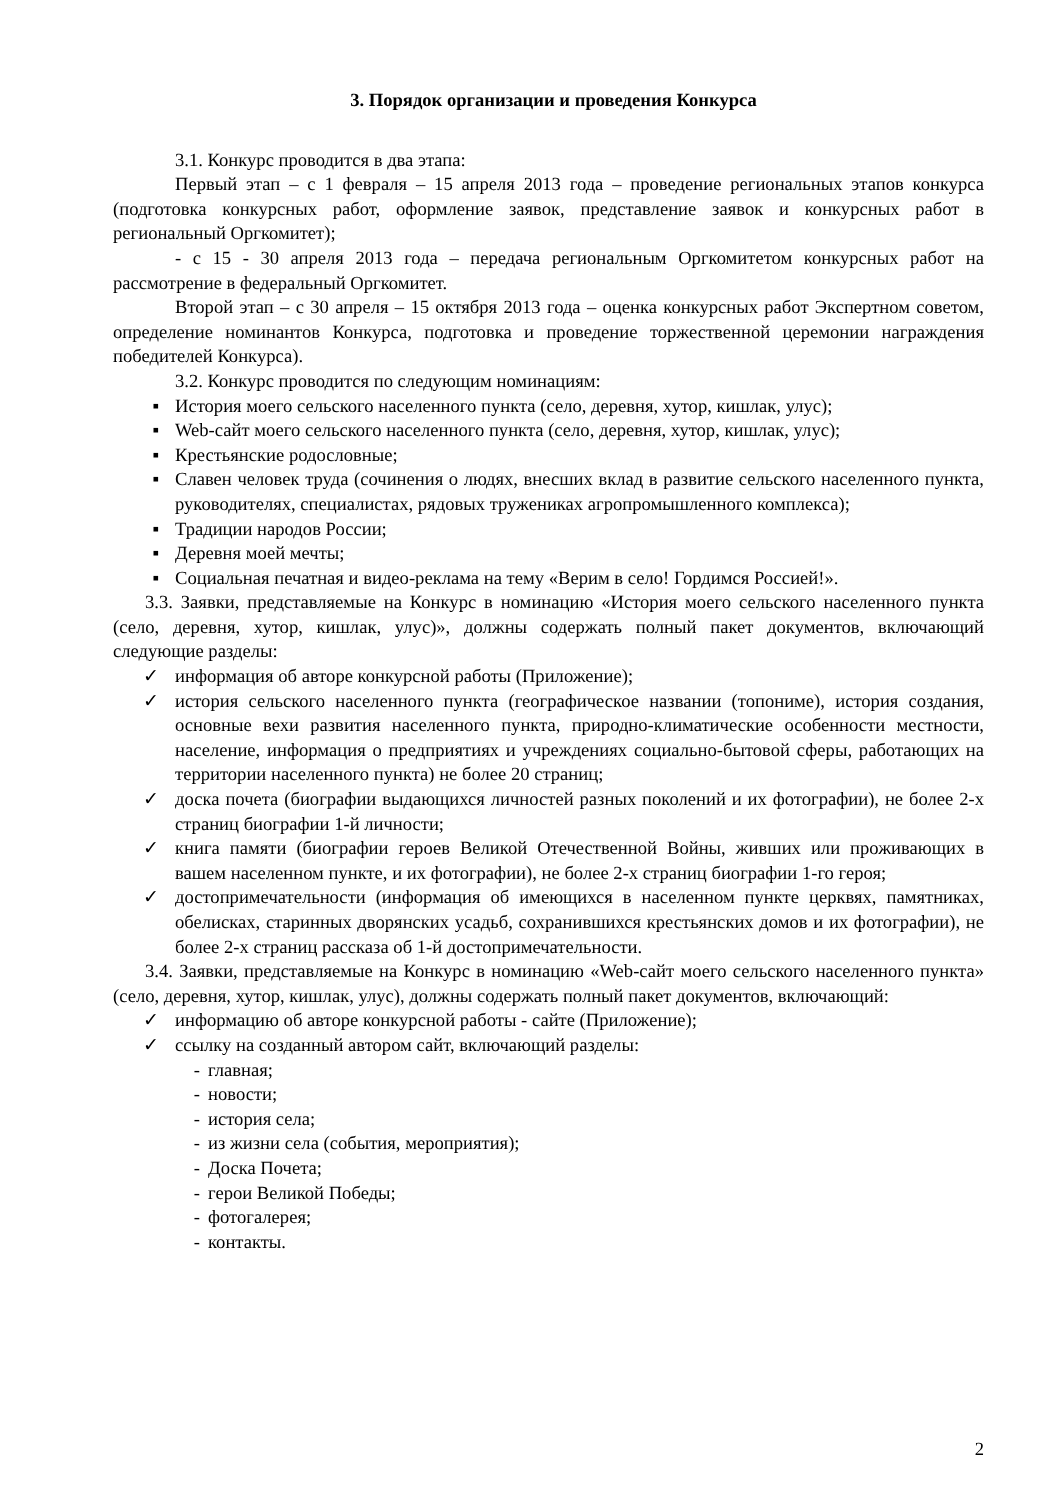3. Порядок организации и проведения Конкурса
3.1. Конкурс проводится в два этапа:
Первый этап – с 1 февраля – 15 апреля 2013 года – проведение региональных этапов конкурса (подготовка конкурсных работ, оформление заявок, представление заявок и конкурсных работ в региональный Оргкомитет);
- с 15 - 30 апреля 2013 года – передача региональным Оргкомитетом конкурсных работ на рассмотрение в федеральный Оргкомитет.
Второй этап – с 30 апреля – 15 октября 2013 года – оценка конкурсных работ Экспертном советом, определение номинантов Конкурса, подготовка и проведение торжественной церемонии награждения победителей Конкурса).
3.2. Конкурс проводится по следующим номинациям:
▪ История моего сельского населенного пункта (село, деревня, хутор, кишлак, улус);
▪ Web-сайт моего сельского населенного пункта (село, деревня, хутор, кишлак, улус);
▪ Крестьянские родословные;
▪ Славен человек труда (сочинения о людях, внесших вклад в развитие сельского населенного пункта, руководителях, специалистах, рядовых тружениках агропромышленного комплекса);
▪ Традиции народов России;
▪ Деревня моей мечты;
▪ Социальная печатная и видео-реклама на тему «Верим в село! Гордимся Россией!».
3.3. Заявки, представляемые на Конкурс в номинацию «История моего сельского населенного пункта (село, деревня, хутор, кишлак, улус)», должны содержать полный пакет документов, включающий следующие разделы:
✓ информация об авторе конкурсной работы (Приложение);
✓ история сельского населенного пункта (географическое названии (топониме), история создания, основные вехи развития населенного пункта, природно-климатические особенности местности, население, информация о предприятиях и учреждениях социально-бытовой сферы, работающих на территории населенного пункта) не более 20 страниц;
✓ доска почета (биографии выдающихся личностей разных поколений и их фотографии), не более 2-х страниц биографии 1-й личности;
✓ книга памяти (биографии героев Великой Отечественной Войны, живших или проживающих в вашем населенном пункте, и их фотографии), не более 2-х страниц биографии 1-го героя;
✓ достопримечательности (информация об имеющихся в населенном пункте церквях, памятниках, обелисках, старинных дворянских усадьб, сохранившихся крестьянских домов и их фотографии), не более 2-х страниц рассказа об 1-й достопримечательности.
3.4. Заявки, представляемые на Конкурс в номинацию «Web-сайт моего сельского населенного пункта» (село, деревня, хутор, кишлак, улус), должны содержать полный пакет документов, включающий:
✓ информацию об авторе конкурсной работы - сайте (Приложение);
✓ ссылку на созданный автором сайт, включающий разделы:
- главная;
- новости;
- история села;
- из жизни села (события, мероприятия);
- Доска Почета;
- герои Великой Победы;
- фотогалерея;
- контакты.
2